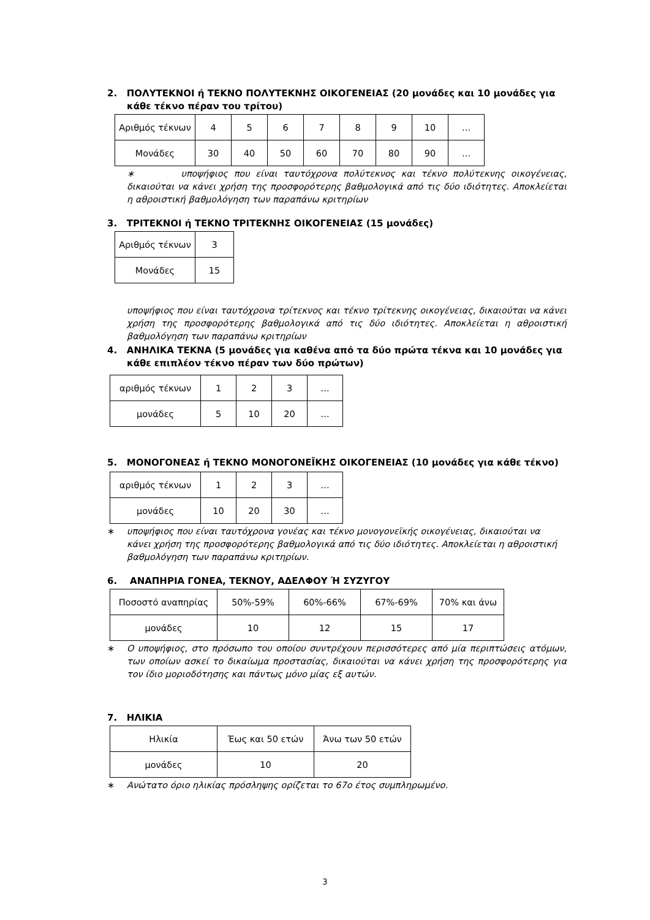2. ΠΟΛΥΤΕΚΝΟΙ ή ΤΕΚΝΟ ΠΟΛΥΤΕΚΝΗΣ ΟΙΚΟΓΕΝΕΙΑΣ (20 μονάδες και 10 μονάδες για κάθε τέκνο πέραν του τρίτου)
| Αριθμός τέκνων | 4 | 5 | 6 | 7 | 8 | 9 | 10 | … |
| Μονάδες | 30 | 40 | 50 | 60 | 70 | 80 | 90 | … |
∗ υποψήφιος που είναι ταυτόχρονα πολύτεκνος και τέκνο πολύτεκνης οικογένειας, δικαιούται να κάνει χρήση της προσφορότερης βαθμολογικά από τις δύο ιδιότητες. Αποκλείεται η αθροιστική βαθμολόγηση των παραπάνω κριτηρίων
3. ΤΡΙΤΕΚΝΟΙ ή ΤΕΚΝΟ ΤΡΙΤΕΚΝΗΣ ΟΙΚΟΓΕΝΕΙΑΣ (15 μονάδες)
| Αριθμός τέκνων | 3 |
| Μονάδες | 15 |
υποψήφιος που είναι ταυτόχρονα τρίτεκνος και τέκνο τρίτεκνης οικογένειας, δικαιούται να κάνει χρήση της προσφορότερης βαθμολογικά από τις δύο ιδιότητες. Αποκλείεται η αθροιστική βαθμολόγηση των παραπάνω κριτηρίων
4. ΑΝΗΛΙΚΑ ΤΕΚΝΑ (5 μονάδες για καθένα από τα δύο πρώτα τέκνα και 10 μονάδες για κάθε επιπλέον τέκνο πέραν των δύο πρώτων)
| αριθμός τέκνων | 1 | 2 | 3 | … |
| μονάδες | 5 | 10 | 20 | … |
5. ΜΟΝΟΓΟΝΕΑΣ ή ΤΕΚΝΟ ΜΟΝΟΓΟΝΕΪΚΗΣ ΟΙΚΟΓΕΝΕΙΑΣ (10 μονάδες για κάθε τέκνο)
| αριθμός τέκνων | 1 | 2 | 3 | … |
| μονάδες | 10 | 20 | 30 | … |
∗ υποψήφιος που είναι ταυτόχρονα γονέας και τέκνο μονογονεϊκής οικογένειας, δικαιούται να κάνει χρήση της προσφορότερης βαθμολογικά από τις δύο ιδιότητες. Αποκλείεται η αθροιστική βαθμολόγηση των παραπάνω κριτηρίων.
6. ΑΝΑΠΗΡΙΑ ΓΟΝΕΑ, ΤΕΚΝΟΥ, ΑΔΕΛΦΟΥ Ή ΣΥΖΥΓΟΥ
| Ποσοστό αναπηρίας | 50%-59% | 60%-66% | 67%-69% | 70% και άνω |
| μονάδες | 10 | 12 | 15 | 17 |
∗ Ο υποψήφιος, στο πρόσωπο του οποίου συντρέχουν περισσότερες από μία περιπτώσεις ατόμων, των οποίων ασκεί το δικαίωμα προστασίας, δικαιούται να κάνει χρήση της προσφορότερης για τον ίδιο μοριοδότησης και πάντως μόνο μίας εξ αυτών.
7. ΗΛΙΚΙΑ
| Ηλικία | Έως και 50 ετών | Άνω των 50 ετών |
| μονάδες | 10 | 20 |
∗ Ανώτατο όριο ηλικίας πρόσληψης ορίζεται το 67ο έτος συμπληρωμένο.
3